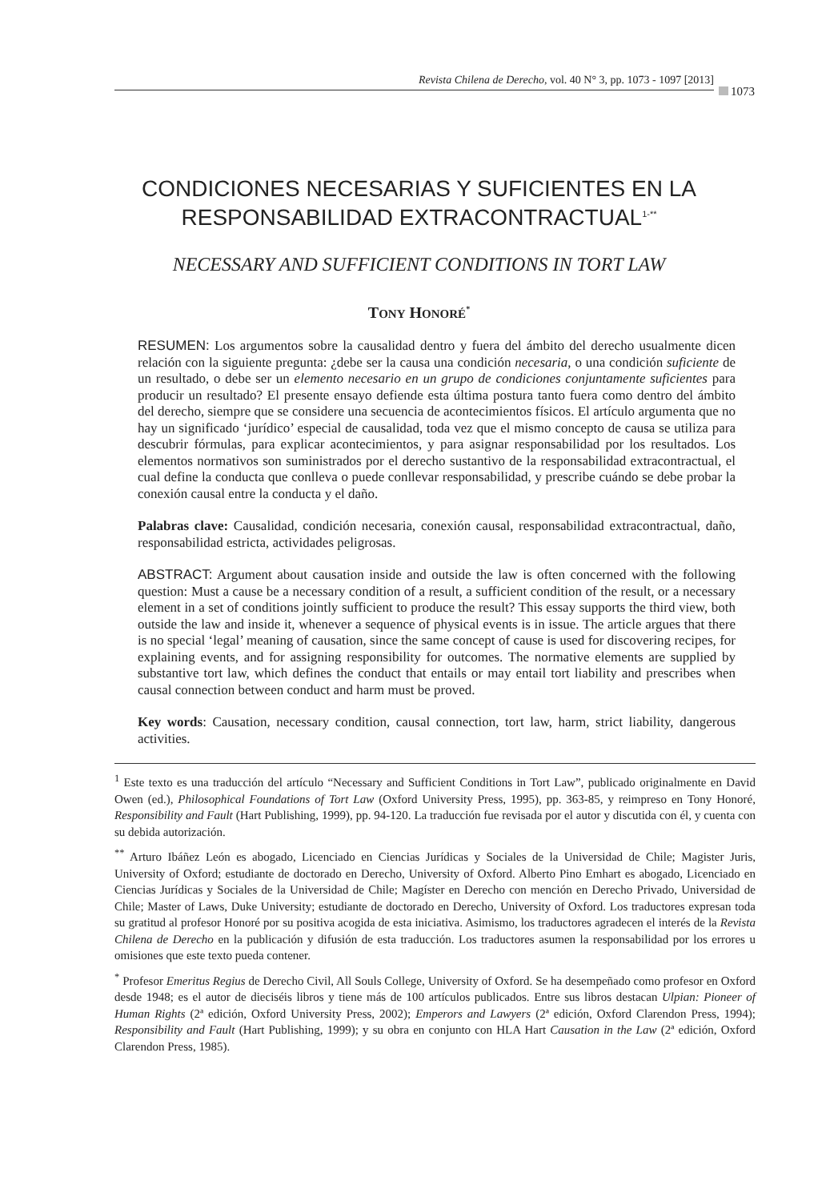Revista Chilena de Derecho, vol. 40 N° 3, pp. 1073 - 1097 [2013]
1073
CONDICIONES NECESARIAS Y SUFICIENTES EN LA
RESPONSABILIDAD EXTRACONTRACTUAL<sup>1-**</sup>
NECESSARY AND SUFFICIENT CONDITIONS IN TORT LAW
TONY HONORÉ<sup>*</sup>
RESUMEN: Los argumentos sobre la causalidad dentro y fuera del ámbito del derecho usualmente dicen relación con la siguiente pregunta: ¿debe ser la causa una condición necesaria, o una condición suficiente de un resultado, o debe ser un elemento necesario en un grupo de condiciones conjuntamente suficientes para producir un resultado? El presente ensayo defiende esta última postura tanto fuera como dentro del ámbito del derecho, siempre que se considere una secuencia de acontecimientos físicos. El artículo argumenta que no hay un significado ‘jurídico’ especial de causalidad, toda vez que el mismo concepto de causa se utiliza para descubrir fórmulas, para explicar acontecimientos, y para asignar responsabilidad por los resultados. Los elementos normativos son suministrados por el derecho sustantivo de la responsabilidad extracontractual, el cual define la conducta que conlleva o puede conllevar responsabilidad, y prescribe cuándo se debe probar la conexión causal entre la conducta y el daño.
Palabras clave: Causalidad, condición necesaria, conexión causal, responsabilidad extracontractual, daño, responsabilidad estricta, actividades peligrosas.
ABSTRACT: Argument about causation inside and outside the law is often concerned with the following question: Must a cause be a necessary condition of a result, a sufficient condition of the result, or a necessary element in a set of conditions jointly sufficient to produce the result? This essay supports the third view, both outside the law and inside it, whenever a sequence of physical events is in issue. The article argues that there is no special ‘legal’ meaning of causation, since the same concept of cause is used for discovering recipes, for explaining events, and for assigning responsibility for outcomes. The normative elements are supplied by substantive tort law, which defines the conduct that entails or may entail tort liability and prescribes when causal connection between conduct and harm must be proved.
Key words: Causation, necessary condition, causal connection, tort law, harm, strict liability, dangerous activities.
<sup>1</sup> Este texto es una traducción del artículo “Necessary and Sufficient Conditions in Tort Law”, publicado originalmente en David Owen (ed.), Philosophical Foundations of Tort Law (Oxford University Press, 1995), pp. 363-85, y reimpreso en Tony Honoré, Responsibility and Fault (Hart Publishing, 1999), pp. 94-120. La traducción fue revisada por el autor y discutida con él, y cuenta con su debida autorización.
<sup>**</sup> Arturo Ibáñez León es abogado, Licenciado en Ciencias Jurídicas y Sociales de la Universidad de Chile; Magister Juris, University of Oxford; estudiante de doctorado en Derecho, University of Oxford. Alberto Pino Emhart es abogado, Licenciado en Ciencias Jurídicas y Sociales de la Universidad de Chile; Magíster en Derecho con mención en Derecho Privado, Universidad de Chile; Master of Laws, Duke University; estudiante de doctorado en Derecho, University of Oxford. Los traductores expresan toda su gratitud al profesor Honoré por su positiva acogida de esta iniciativa. Asimismo, los traductores agradecen el interés de la Revista Chilena de Derecho en la publicación y difusión de esta traducción. Los traductores asumen la responsabilidad por los errores u omisiones que este texto pueda contener.
<sup>*</sup> Profesor Emeritus Regius de Derecho Civil, All Souls College, University of Oxford. Se ha desempeñado como profesor en Oxford desde 1948; es el autor de dieciséis libros y tiene más de 100 artículos publicados. Entre sus libros destacan Ulpian: Pioneer of Human Rights (2ª edición, Oxford University Press, 2002); Emperors and Lawyers (2ª edición, Oxford Clarendon Press, 1994); Responsibility and Fault (Hart Publishing, 1999); y su obra en conjunto con HLA Hart Causation in the Law (2ª edición, Oxford Clarendon Press, 1985).